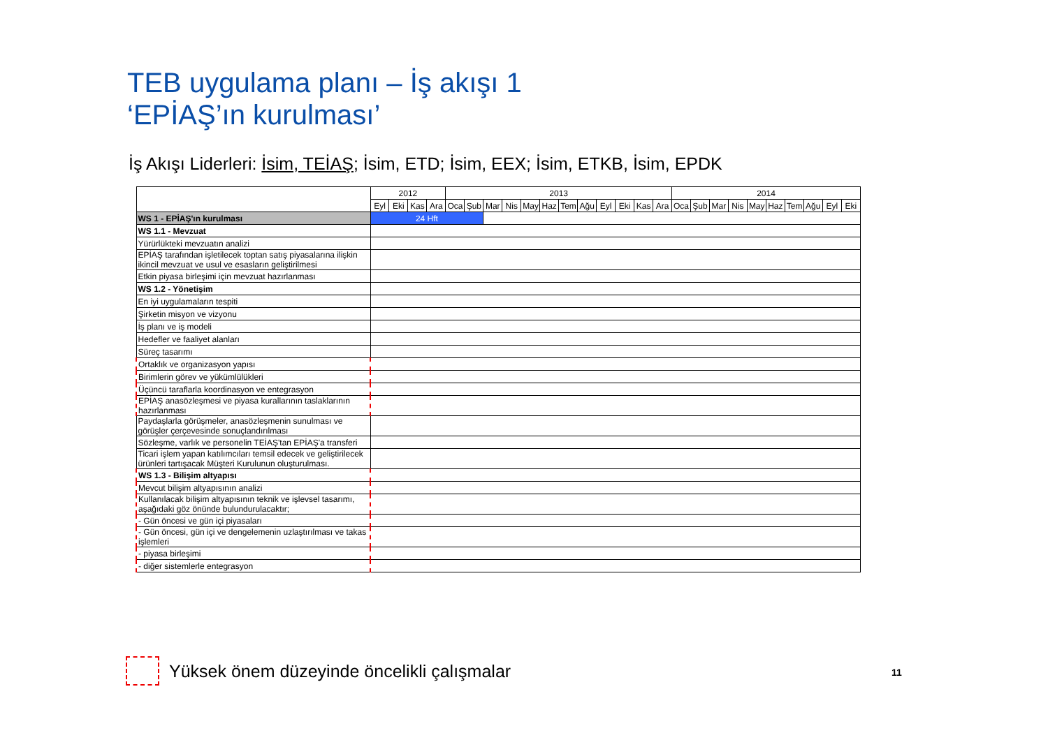TEB uygulama planı – İş akışı 1
‘EPİAŞ’ın kurulması’
İş Akışı Liderleri: İsim, TEİAŞ; İsim, ETD; İsim, EEX; İsim, ETKB, İsim, EPDK
| | 2012 | | | | 2013 | | | | | | | | | | | | 2014 | | | | | | | | | |
| --- | --- | --- | --- | --- | --- | --- | --- | --- | --- | --- | --- | --- | --- | --- | --- | --- | --- | --- | --- | --- | --- | --- | --- | --- | --- | --- |
| | Eyl | Eki | Kas | Ara | Oca | Şub | Mar | Nis | May | Haz | Tem | Ağu | Eyl | Eki | Kas | Ara | Oca | Şub | Mar | Nis | May | Haz | Tem | Ağu | Eyl | Eki |
| WS 1 - EPİAŞ'ın kurulması | 24 Hft | | | | | | | | | | | | | | | | | | | | | | | | | |
| WS 1.1 - Mevzuat | | | | | | | | | | | | | | | | | | | | | | | | | | |
| Yürürlükteki mevzuatın analizi | | | | | | | | | | | | | | | | | | | | | | | | | | |
| EPİAŞ tarafından işletilecek toptan satış piyasalarına ilişkin ikincil mevzuat ve usul ve esasların geliştirilmesi | | | | | | | | | | | | | | | | | | | | | | | | | | |
| Etkin piyasa birleşimi için mevzuat hazırlanması | | | | | | | | | | | | | | | | | | | | | | | | | | |
| WS 1.2 - Yönetişim | | | | | | | | | | | | | | | | | | | | | | | | | | |
| En iyi uygulamaların tespiti | | | | | | | | | | | | | | | | | | | | | | | | | | |
| Şirketin misyon ve vizyonu | | | | | | | | | | | | | | | | | | | | | | | | | | |
| İş planı ve iş modeli | | | | | | | | | | | | | | | | | | | | | | | | | | |
| Hedefler ve faaliyet alanları | | | | | | | | | | | | | | | | | | | | | | | | | | |
| Süreç tasarımı | | | | | | | | | | | | | | | | | | | | | | | | | | |
| Ortaklık ve organizasyon yapısı | | | | | | | | | | | | | | | | | | | | | | | | | | |
| Birimlerin görev ve yükümlülükleri | | | | | | | | | | | | | | | | | | | | | | | | | | |
| Üçüncü taraflarla koordinasyon ve entegrasyon | | | | | | | | | | | | | | | | | | | | | | | | | | |
| EPİAŞ anasözleşmesi ve piyasa kurallarının taslaklarının hazırlanması | | | | | | | | | | | | | | | | | | | | | | | | | | |
| Paydaşlarla görüşmeler, anasözleşmenin sunulması ve görüşler çerçevesinde sonuçlandırılması | | | | | | | | | | | | | | | | | | | | | | | | | | |
| Sözleşme, varlık ve personelin TEİAŞ'tan EPİAŞ'a transferi | | | | | | | | | | | | | | | | | | | | | | | | | | |
| Ticari işlem yapan katılımcıları temsil edecek ve geliştirilecek ürünleri tartışacak Müşteri Kurulunun oluşturulması. | | | | | | | | | | | | | | | | | | | | | | | | | | |
| WS 1.3 - Bilişim altyapısı | | | | | | | | | | | | | | | | | | | | | | | | | | |
| Mevcut bilişim altyapısının analizi | | | | | | | | | | | | | | | | | | | | | | | | | | |
| Kullanılacak bilişim altyapısının teknik ve işlevsel tasarımı, aşağıdaki göz önünde bulundurulacaktır; | | | | | | | | | | | | | | | | | | | | | | | | | | |
| - Gün öncesi ve gün içi piyasaları | | | | | | | | | | | | | | | | | | | | | | | | | | |
| - Gün öncesi, gün içi ve dengelemenin uzlaştırılması ve takas işlemleri | | | | | | | | | | | | | | | | | | | | | | | | | | |
| - piyasa birleşimi | | | | | | | | | | | | | | | | | | | | | | | | | | |
| - diğer sistemlerle entegrasyon | | | | | | | | | | | | | | | | | | | | | | | | | | |
Yüksek önem düzeyinde öncelikli çalışmalar
11